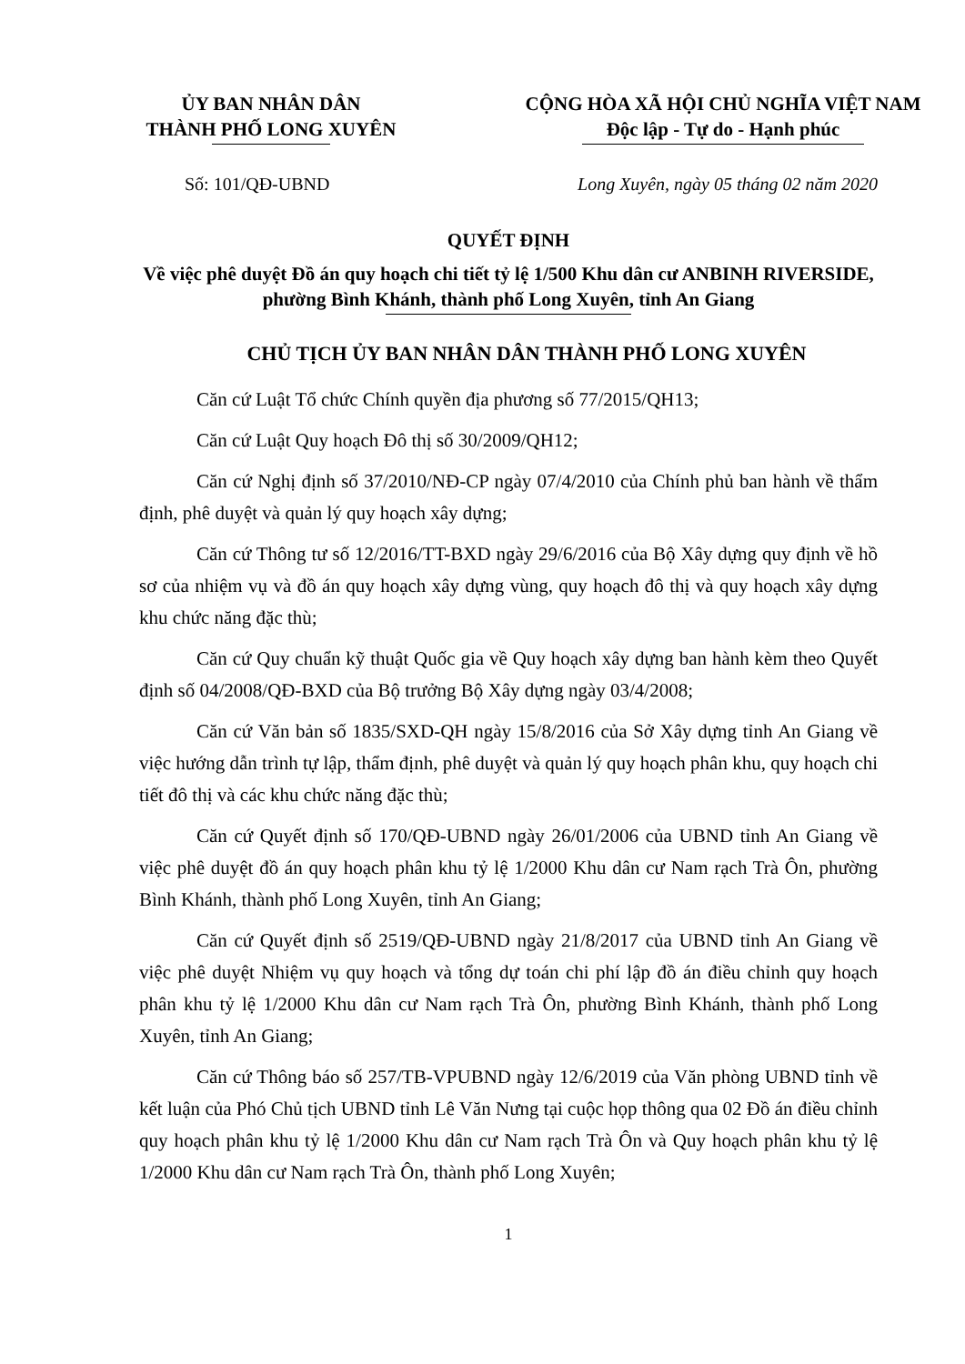ỦY BAN NHÂN DÂN
THÀNH PHỐ LONG XUYÊN
CỘNG HÒA XÃ HỘI CHỦ NGHĨA VIỆT NAM
Độc lập - Tự do - Hạnh phúc
Số: 101/QĐ-UBND Long Xuyên, ngày 05 tháng 02 năm 2020
QUYẾT ĐỊNH
Về việc phê duyệt Đồ án quy hoạch chi tiết tỷ lệ 1/500 Khu dân cư ANBINH RIVERSIDE, phường Bình Khánh, thành phố Long Xuyên, tỉnh An Giang
CHỦ TỊCH ỦY BAN NHÂN DÂN THÀNH PHỐ LONG XUYÊN
Căn cứ Luật Tổ chức Chính quyền địa phương số 77/2015/QH13;
Căn cứ Luật Quy hoạch Đô thị số 30/2009/QH12;
Căn cứ Nghị định số 37/2010/NĐ-CP ngày 07/4/2010 của Chính phủ ban hành về thẩm định, phê duyệt và quản lý quy hoạch xây dựng;
Căn cứ Thông tư số 12/2016/TT-BXD ngày 29/6/2016 của Bộ Xây dựng quy định về hồ sơ của nhiệm vụ và đồ án quy hoạch xây dựng vùng, quy hoạch đô thị và quy hoạch xây dựng khu chức năng đặc thù;
Căn cứ Quy chuẩn kỹ thuật Quốc gia về Quy hoạch xây dựng ban hành kèm theo Quyết định số 04/2008/QĐ-BXD của Bộ trưởng Bộ Xây dựng ngày 03/4/2008;
Căn cứ Văn bản số 1835/SXD-QH ngày 15/8/2016 của Sở Xây dựng tỉnh An Giang về việc hướng dẫn trình tự lập, thẩm định, phê duyệt và quản lý quy hoạch phân khu, quy hoạch chi tiết đô thị và các khu chức năng đặc thù;
Căn cứ Quyết định số 170/QĐ-UBND ngày 26/01/2006 của UBND tỉnh An Giang về việc phê duyệt đồ án quy hoạch phân khu tỷ lệ 1/2000 Khu dân cư Nam rạch Trà Ôn, phường Bình Khánh, thành phố Long Xuyên, tỉnh An Giang;
Căn cứ Quyết định số 2519/QĐ-UBND ngày 21/8/2017 của UBND tỉnh An Giang về việc phê duyệt Nhiệm vụ quy hoạch và tổng dự toán chi phí lập đồ án điều chỉnh quy hoạch phân khu tỷ lệ 1/2000 Khu dân cư Nam rạch Trà Ôn, phường Bình Khánh, thành phố Long Xuyên, tỉnh An Giang;
Căn cứ Thông báo số 257/TB-VPUBND ngày 12/6/2019 của Văn phòng UBND tỉnh về kết luận của Phó Chủ tịch UBND tỉnh Lê Văn Nưng tại cuộc họp thông qua 02 Đồ án điều chỉnh quy hoạch phân khu tỷ lệ 1/2000 Khu dân cư Nam rạch Trà Ôn và Quy hoạch phân khu tỷ lệ 1/2000 Khu dân cư Nam rạch Trà Ôn, thành phố Long Xuyên;
1